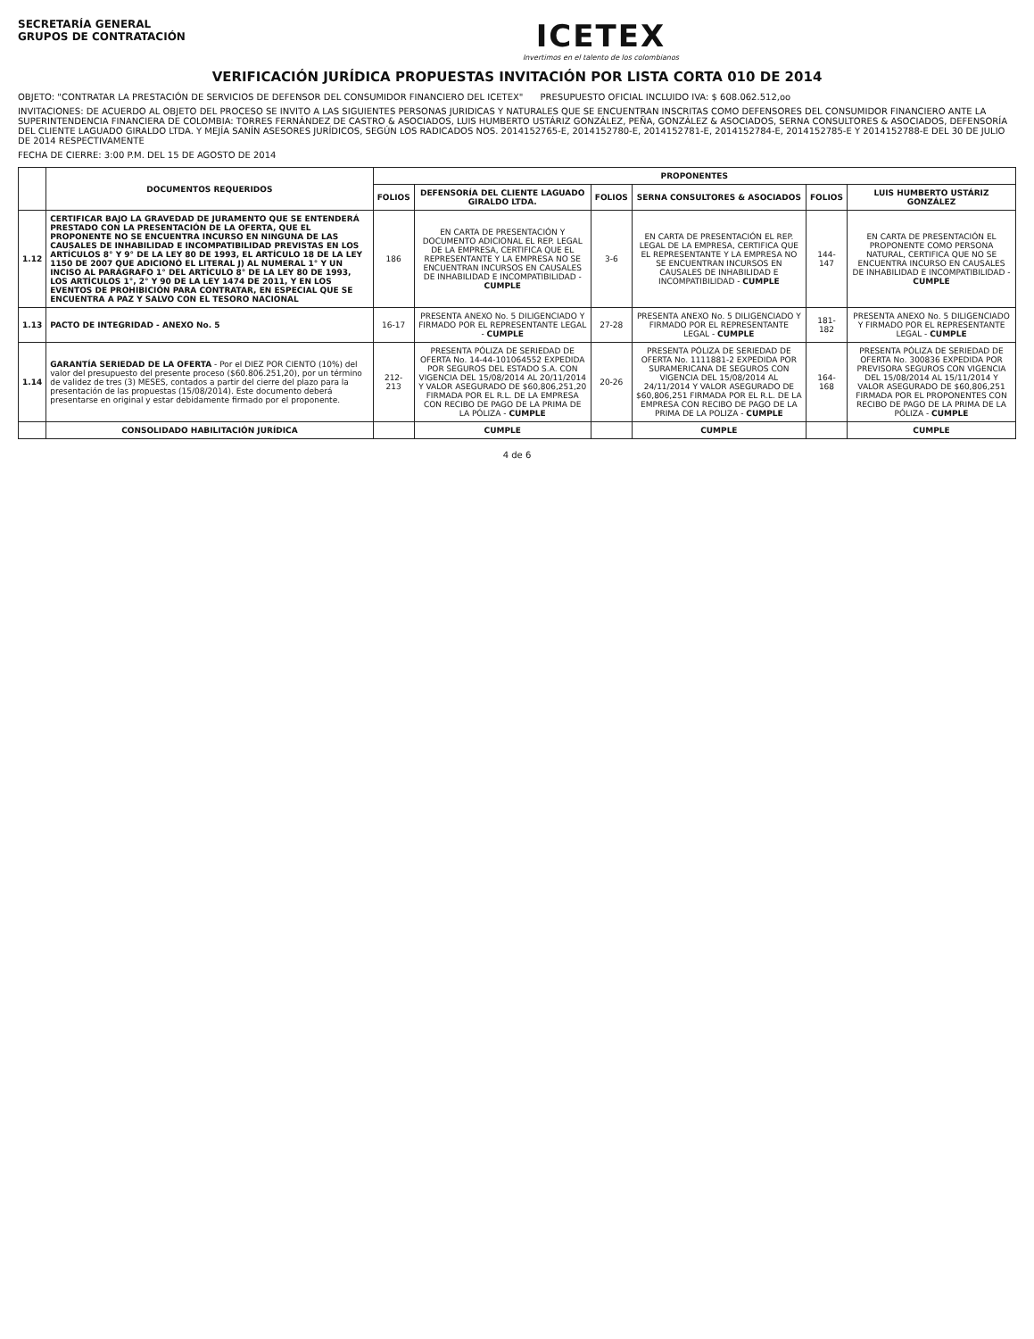SECRETARÍA GENERAL
GRUPOS DE CONTRATACIÓN
ICETEX
Invertimos en el talento de los colombianos
VERIFICACIÓN JURÍDICA PROPUESTAS INVITACIÓN POR LISTA CORTA 010 DE 2014
OBJETO: "CONTRATAR LA PRESTACIÓN DE SERVICIOS DE DEFENSOR DEL CONSUMIDOR FINANCIERO DEL ICETEX" PRESUPUESTO OFICIAL INCLUIDO IVA: $ 608.062.512,oo
INVITACIONES: DE ACUERDO AL OBJETO DEL PROCESO SE INVITO A LAS SIGUIENTES PERSONAS JURIDICAS Y NATURALES QUE SE ENCUENTRAN INSCRITAS COMO DEFENSORES DEL CONSUMIDOR FINANCIERO ANTE LA SUPERINTENDENCIA FINANCIERA DE COLOMBIA: TORRES FERNÁNDEZ DE CASTRO & ASOCIADOS, LUIS HUMBERTO USTÁRIZ GONZÁLEZ, PEÑA, GONZÁLEZ & ASOCIADOS, SERNA CONSULTORES & ASOCIADOS, DEFENSORÍA DEL CLIENTE LAGUADO GIRALDO LTDA. Y MEJÍA SANÍN ASESORES JURÍDICOS, SEGÚN LOS RADICADOS NOS. 2014152765-E, 2014152780-E, 2014152781-E, 2014152784-E, 2014152785-E Y 2014152788-E DEL 30 DE JULIO DE 2014 RESPECTIVAMENTE
FECHA DE CIERRE: 3:00 P.M. DEL 15 DE AGOSTO DE 2014
| | DOCUMENTOS REQUERIDOS | PROPONENTES | | | | | |
| --- | --- | --- | --- | --- | --- | --- | --- |
| | | FOLIOS | DEFENSORÍA DEL CLIENTE LAGUADO GIRALDO LTDA. | FOLIOS | SERNA CONSULTORES & ASOCIADOS | FOLIOS | LUIS HUMBERTO USTÁRIZ GONZÁLEZ |
| 1.12 | CERTIFICAR BAJO LA GRAVEDAD DE JURAMENTO QUE SE ENTENDERÁ PRESTADO CON LA PRESENTACIÓN DE LA OFERTA, QUE EL PROPONENTE NO SE ENCUENTRA INCURSO EN NINGUNA DE LAS CAUSALES DE INHABILIDAD E INCOMPATIBILIDAD PREVISTAS EN LOS ARTÍCULOS 8° Y 9° DE LA LEY 80 DE 1993, EL ARTÍCULO 18 DE LA LEY 1150 DE 2007 QUE ADICIONÓ EL LITERAL J) AL NUMERAL 1° Y UN INCISO AL PARÁGRAFO 1° DEL ARTÍCULO 8° DE LA LEY 80 DE 1993, LOS ARTÍCULOS 1°, 2° Y 90 DE LA LEY 1474 DE 2011, Y EN LOS EVENTOS DE PROHIBICIÓN PARA CONTRATAR, EN ESPECIAL QUE SE ENCUENTRA A PAZ Y SALVO CON EL TESORO NACIONAL | 186 | EN CARTA DE PRESENTACIÓN Y DOCUMENTO ADICIONAL EL REP. LEGAL DE LA EMPRESA, CERTIFICA QUE EL REPRESENTANTE Y LA EMPRESA NO SE ENCUENTRAN INCURSOS EN CAUSALES DE INHABILIDAD E INCOMPATIBILIDAD - CUMPLE | 3-6 | EN CARTA DE PRESENTACIÓN EL REP. LEGAL DE LA EMPRESA, CERTIFICA QUE EL REPRESENTANTE Y LA EMPRESA NO SE ENCUENTRAN INCURSOS EN CAUSALES DE INHABILIDAD E INCOMPATIBILIDAD - CUMPLE | 144-147 | EN CARTA DE PRESENTACIÓN EL PROPONENTE COMO PERSONA NATURAL, CERTIFICA QUE NO SE ENCUENTRA INCURSO EN CAUSALES DE INHABILIDAD E INCOMPATIBILIDAD - CUMPLE |
| 1.13 | PACTO DE INTEGRIDAD - ANEXO No. 5 | 16-17 | PRESENTA ANEXO No. 5 DILIGENCIADO Y FIRMADO POR EL REPRESENTANTE LEGAL - CUMPLE | 27-28 | PRESENTA ANEXO No. 5 DILIGENCIADO Y FIRMADO POR EL REPRESENTANTE LEGAL - CUMPLE | 181-182 | PRESENTA ANEXO No. 5 DILIGENCIADO Y FIRMADO POR EL REPRESENTANTE LEGAL - CUMPLE |
| 1.14 | GARANTÍA SERIEDAD DE LA OFERTA - Por el DIEZ POR CIENTO (10%) del valor del presupuesto del presente proceso ($60.806.251,20), por un término de validez de tres (3) MESES, contados a partir del cierre del plazo para la presentación de las propuestas (15/08/2014). Este documento deberá presentarse en original y estar debidamente firmado por el proponente. | 212-213 | PRESENTA PÓLIZA DE SERIEDAD DE OFERTA No. 14-44-101064552 EXPEDIDA POR SEGUROS DEL ESTADO S.A. CON VIGENCIA DEL 15/08/2014 AL 20/11/2014 Y VALOR ASEGURADO DE $60,806,251,20 FIRMADA POR EL R.L. DE LA EMPRESA CON RECIBO DE PAGO DE LA PRIMA DE LA PÓLIZA - CUMPLE | 20-26 | PRESENTA PÓLIZA DE SERIEDAD DE OFERTA No. 1111881-2 EXPEDIDA POR SURAMERICANA DE SEGUROS CON VIGENCIA DEL 15/08/2014 AL 24/11/2014 Y VALOR ASEGURADO DE $60,806,251 FIRMADA POR EL R.L. DE LA EMPRESA CON RECIBO DE PAGO DE LA PRIMA DE LA POLIZA - CUMPLE | 164-168 | PRESENTA PÓLIZA DE SERIEDAD DE OFERTA No. 300836 EXPEDIDA POR PREVISORA SEGUROS CON VIGENCIA DEL 15/08/2014 AL 15/11/2014 Y VALOR ASEGURADO DE $60,806,251 FIRMADA POR EL PROPONENTES CON RECIBO DE PAGO DE LA PRIMA DE LA PÓLIZA - CUMPLE |
| | CONSOLIDADO HABILITACIÓN JURÍDICA | | CUMPLE | | CUMPLE | | CUMPLE |
4 de 6